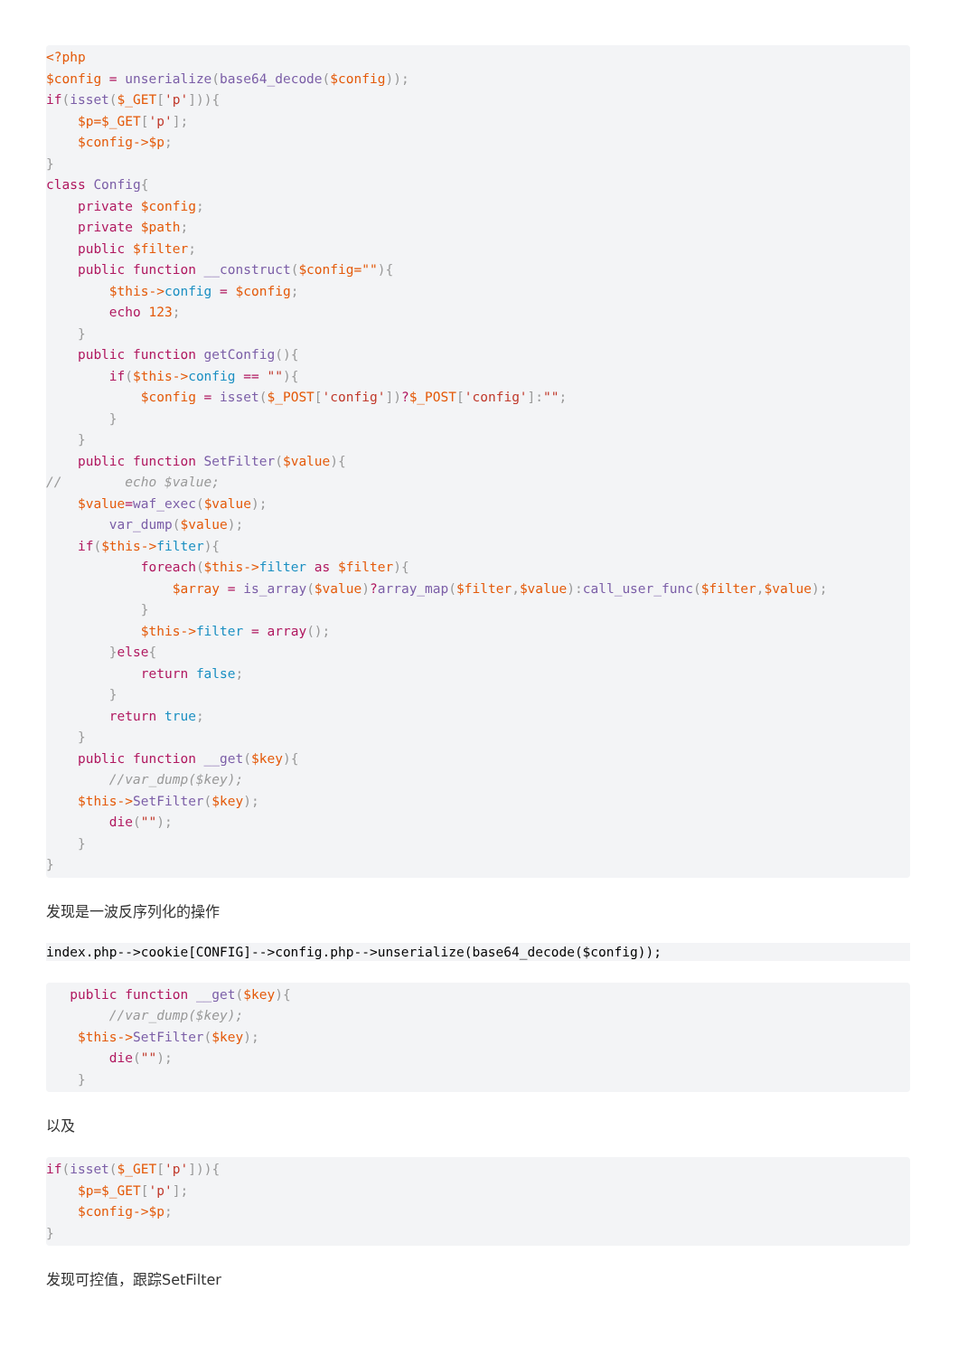<?php
$config = unserialize(base64_decode($config));
if(isset($_GET['p'])){
    $p=$_GET['p'];
    $config->$p;
}
class Config{
    private $config;
    private $path;
    public $filter;
    public function __construct($config=""){
        $this->config = $config;
        echo 123;
    }
    public function getConfig(){
        if($this->config == ""){
            $config = isset($_POST['config'])?$_POST['config']:"";
        }
    }
    public function SetFilter($value){
//        echo $value;
    $value=waf_exec($value);
        var_dump($value);
    if($this->filter){
            foreach($this->filter as $filter){
                $array = is_array($value)?array_map($filter,$value):call_user_func($filter,$value);
            }
            $this->filter = array();
        }else{
            return false;
        }
        return true;
    }
    public function __get($key){
        //var_dump($key);
    $this->SetFilter($key);
        die("");
    }
}
发现是一波反序列化的操作
index.php-->cookie[CONFIG]-->config.php-->unserialize(base64_decode($config));
   public function __get($key){
        //var_dump($key);
    $this->SetFilter($key);
        die("");
    }
以及
if(isset($_GET['p'])){
    $p=$_GET['p'];
    $config->$p;
}
发现可控值，跟踪SetFilter